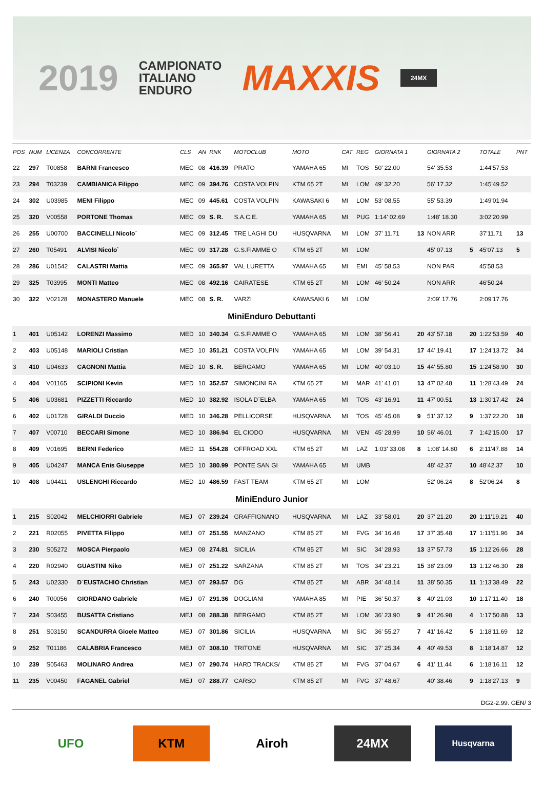2019
CAMPIONATO
ITALIANO
ENDURO
MAXXIS
24MX
| POS | NUM | LICENZA | CONCORRENTE | CLS | AN | RNK | MOTOCLUB | MOTO | CAT | REG | GIORNATA 1 | | GIORNATA 2 | | TOTALE | PNT |
| --- | --- | --- | --- | --- | --- | --- | --- | --- | --- | --- | --- | --- | --- | --- | --- | --- |
| 22 | 297 | T00858 | BARNI Francesco | MEC | 08 | 416.39 | PRATO | YAMAHA 65 | MI | TOS | 50' 22.00 | | 54' 35.53 | | 1:44'57.53 | |
| 23 | 294 | T03239 | CAMBIANICA Filippo | MEC | 09 | 394.76 | COSTA VOLPIN | KTM 65 2T | MI | LOM | 49' 32.20 | | 56' 17.32 | | 1:45'49.52 | |
| 24 | 302 | U03985 | MENI Filippo | MEC | 09 | 445.61 | COSTA VOLPIN | KAWASAKI 6 | MI | LOM | 53' 08.55 | | 55' 53.39 | | 1:49'01.94 | |
| 25 | 320 | V00558 | PORTONE Thomas | MEC | 09 | S. R. | S.A.C.E. | YAMAHA 65 | MI | PUG | 1:14' 02.69 | | 1:48' 18.30 | | 3:02'20.99 | |
| 26 | 255 | U00700 | BACCINELLI Nicolo` | MEC | 09 | 312.45 | TRE LAGHI DU | HUSQVARNA | MI | LOM | 37' 11.71 | 13 | NON ARR | | 37'11.71 | 13 |
| 27 | 260 | T05491 | ALVISI Nicolo` | MEC | 09 | 317.28 | G.S.FIAMME O | KTM 65 2T | MI | LOM | | | 45' 07.13 | 5 | 45'07.13 | 5 |
| 28 | 286 | U01542 | CALASTRI Mattia | MEC | 09 | 365.97 | VAL LURETTA | YAMAHA 65 | MI | EMI | 45' 58.53 | | NON PAR | | 45'58.53 | |
| 29 | 325 | T03995 | MONTI Matteo | MEC | 08 | 492.16 | CAIRATESE | KTM 65 2T | MI | LOM | 46' 50.24 | | NON ARR | | 46'50.24 | |
| 30 | 322 | V02128 | MONASTERO Manuele | MEC | 08 | S. R. | VARZI | KAWASAKI 6 | MI | LOM | | | 2:09' 17.76 | | 2:09'17.76 | |
| MiniEnduro Debuttanti | | | | | | | | | | | | | | | | |
| 1 | 401 | U05142 | LORENZI Massimo | MED | 10 | 340.34 | G.S.FIAMME O | YAMAHA 65 | MI | LOM | 38' 56.41 | 20 | 43' 57.18 | 20 | 1:22'53.59 | 40 |
| 2 | 403 | U05148 | MARIOLI Cristian | MED | 10 | 351.21 | COSTA VOLPIN | YAMAHA 65 | MI | LOM | 39' 54.31 | 17 | 44' 19.41 | 17 | 1:24'13.72 | 34 |
| 3 | 410 | U04633 | CAGNONI Mattia | MED | 10 | S. R. | BERGAMO | YAMAHA 65 | MI | LOM | 40' 03.10 | 15 | 44' 55.80 | 15 | 1:24'58.90 | 30 |
| 4 | 404 | V01165 | SCIPIONI Kevin | MED | 10 | 352.57 | SIMONCINI RA | KTM 65 2T | MI | MAR | 41' 41.01 | 13 | 47' 02.48 | 11 | 1:28'43.49 | 24 |
| 5 | 406 | U03681 | PIZZETTI Riccardo | MED | 10 | 382.92 | ISOLA D`ELBA | YAMAHA 65 | MI | TOS | 43' 16.91 | 11 | 47' 00.51 | 13 | 1:30'17.42 | 24 |
| 6 | 402 | U01728 | GIRALDI Duccio | MED | 10 | 346.28 | PELLICORSE | HUSQVARNA | MI | TOS | 45' 45.08 | 9 | 51' 37.12 | 9 | 1:37'22.20 | 18 |
| 7 | 407 | V00710 | BECCARI Simone | MED | 10 | 386.94 | EL CIODO | HUSQVARNA | MI | VEN | 45' 28.99 | 10 | 56' 46.01 | 7 | 1:42'15.00 | 17 |
| 8 | 409 | V01695 | BERNI Federico | MED | 11 | 554.28 | OFFROAD XXL | KTM 65 2T | MI | LAZ | 1:03' 33.08 | 8 | 1:08' 14.80 | 6 | 2:11'47.88 | 14 |
| 9 | 405 | U04247 | MANCA Enis Giuseppe | MED | 10 | 380.99 | PONTE SAN GI | YAMAHA 65 | MI | UMB | | | 48' 42.37 | 10 | 48'42.37 | 10 |
| 10 | 408 | U04411 | USLENGHI Riccardo | MED | 10 | 486.59 | FAST TEAM | KTM 65 2T | MI | LOM | | | 52' 06.24 | 8 | 52'06.24 | 8 |
| MiniEnduro Junior | | | | | | | | | | | | | | | | |
| 1 | 215 | S02042 | MELCHIORRI Gabriele | MEJ | 07 | 239.24 | GRAFFIGNANO | HUSQVARNA | MI | LAZ | 33' 58.01 | 20 | 37' 21.20 | 20 | 1:11'19.21 | 40 |
| 2 | 221 | R02055 | PIVETTA Filippo | MEJ | 07 | 251.55 | MANZANO | KTM 85 2T | MI | FVG | 34' 16.48 | 17 | 37' 35.48 | 17 | 1:11'51.96 | 34 |
| 3 | 230 | S05272 | MOSCA Pierpaolo | MEJ | 08 | 274.81 | SICILIA | KTM 85 2T | MI | SIC | 34' 28.93 | 13 | 37' 57.73 | 15 | 1:12'26.66 | 28 |
| 4 | 220 | R02940 | GUASTINI Niko | MEJ | 07 | 251.22 | SARZANA | KTM 85 2T | MI | TOS | 34' 23.21 | 15 | 38' 23.09 | 13 | 1:12'46.30 | 28 |
| 5 | 243 | U02330 | D`EUSTACHIO Christian | MEJ | 07 | 293.57 | DG | KTM 85 2T | MI | ABR | 34' 48.14 | 11 | 38' 50.35 | 11 | 1:13'38.49 | 22 |
| 6 | 240 | T00056 | GIORDANO Gabriele | MEJ | 07 | 291.36 | DOGLIANI | YAMAHA 85 | MI | PIE | 36' 50.37 | 8 | 40' 21.03 | 10 | 1:17'11.40 | 18 |
| 7 | 234 | S03455 | BUSATTA Cristiano | MEJ | 08 | 288.38 | BERGAMO | KTM 85 2T | MI | LOM | 36' 23.90 | 9 | 41' 26.98 | 4 | 1:17'50.88 | 13 |
| 8 | 251 | S03150 | SCANDURRA Gioele Matteo | MEJ | 07 | 301.86 | SICILIA | HUSQVARNA | MI | SIC | 36' 55.27 | 7 | 41' 16.42 | 5 | 1:18'11.69 | 12 |
| 9 | 252 | T01186 | CALABRIA Francesco | MEJ | 07 | 308.10 | TRITONE | HUSQVARNA | MI | SIC | 37' 25.34 | 4 | 40' 49.53 | 8 | 1:18'14.87 | 12 |
| 10 | 239 | S05463 | MOLINARO Andrea | MEJ | 07 | 290.74 | HARD TRACKS/ | KTM 85 2T | MI | FVG | 37' 04.67 | 6 | 41' 11.44 | 6 | 1:18'16.11 | 12 |
| 11 | 235 | V00450 | FAGANEL Gabriel | MEJ | 07 | 288.77 | CARSO | KTM 85 2T | MI | FVG | 37' 48.67 | | 40' 38.46 | 9 | 1:18'27.13 | 9 |
DG2-2.99. GEN/ 3
UFO KTM Airoh 24MX
Husqvarna